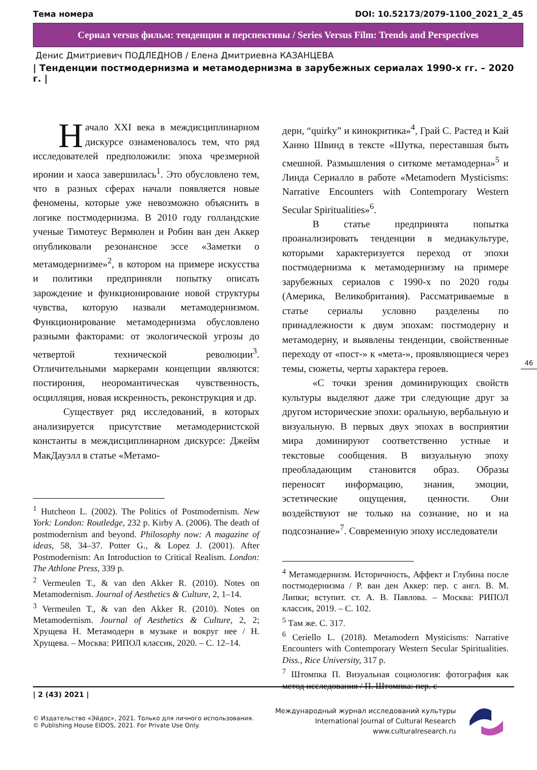Тема номера DOI: 10.52173/2079-1100_2021_2_45
Сериал versus фильм: тенденции и перспективы / Series Versus Film: Trends and Perspectives
Денис Дмитриевич ПОДЛЕДНОВ / Елена Дмитриевна КАЗАНЦЕВА
| Тенденции постмодернизма и метамодернизма в зарубежных сериалах 1990-х гг. – 2020 г. |
Начало XXI века в междисциплинарном дискурсе ознаменовалось тем, что ряд исследователей предположили: эпоха чрезмерной иронии и хаоса завершилась<sup>1</sup>. Это обусловлено тем, что в разных сферах начали появляется новые феномены, которые уже невозможно объяснить в логике постмодернизма. В 2010 году голландские ученые Тимотеус Вермюлен и Робин ван ден Аккер опубликовали резонансное эссе «Заметки о метамодернизме»<sup>2</sup>, в котором на примере искусства и политики предприняли попытку описать зарождение и функционирование новой структуры чувства, которую назвали метамодернизмом. Функционирование метамодернизма обусловлено разными факторами: от экологической угрозы до четвертой технической революции<sup>3</sup>. Отличительными маркерами концепции являются: постирония, неоромантическая чувственность, осцилляция, новая искренность, реконструкция и др.
Существует ряд исследований, в которых анализируется присутствие метамодернистской константы в междисциплинарном дискурсе: Джейм МакДауэлл в статье «Метамо-
<sup>1</sup> Hutcheon L. (2002). The Politics of Postmodernism. New York: London: Routledge, 232 p. Kirby A. (2006). The death of postmodernism and beyond. Philosophy now: A magazine of ideas, 58, 34–37. Potter G., & Lopez J. (2001). After Postmodernism: An Introduction to Critical Realism. London: The Athlone Press, 339 p.
<sup>2</sup> Vermeulen T., & van den Akker R. (2010). Notes on Metamodernism. Journal of Aesthetics & Culture, 2, 1–14.
<sup>3</sup> Vermeulen T., & van den Akker R. (2010). Notes on Metamodernism. Journal of Aesthetics & Culture, 2, 2; Хрущева Н. Метамодерн в музыке и вокруг нее / Н. Хрущева. – Москва: РИПОЛ классик, 2020. – С. 12–14.
дерн, “quirky” и кинокритика»<sup>4</sup>, Грай С. Растед и Кай Ханно Швинд в тексте «Шутка, переставшая быть смешной. Размышления о ситкоме метамодерна»<sup>5</sup> и Линда Сериалло в работе «Metamodern Mysticisms: Narrative Encounters with Contemporary Western Secular Spiritualities»<sup>6</sup>.
В статье предпринята попытка проанализировать тенденции в медиакультуре, которыми характеризуется переход от эпохи постмодернизма к метамодернизму на примере зарубежных сериалов с 1990-х по 2020 годы (Америка, Великобритания). Рассматриваемые в статье сериалы условно разделены по принадлежности к двум эпохам: постмодерну и метамодерну, и выявлены тенденции, свойственные переходу от «пост-» к «мета-», проявляющиеся через темы, сюжеты, черты характера героев.
«С точки зрения доминирующих свойств культуры выделяют даже три следующие друг за другом исторические эпохи: оральную, вербальную и визуальную. В первых двух эпохах в восприятии мира доминируют соответственно устные и текстовые сообщения. В визуальную эпоху преобладающим становится образ. Образы переносят информацию, знания, эмоции, эстетические ощущения, ценности. Они воздействуют не только на сознание, но и на подсознание»<sup>7</sup>. Современную эпоху исследователи
<sup>4</sup> Метамодернизм. Историчность, Аффект и Глубина после постмодернизма / Р. ван ден Аккер: пер. с англ. В. М. Липки; вступит. ст. А. В. Павлова. – Москва: РИПОЛ классик, 2019. – С. 102.
<sup>5</sup> Там же. С. 317.
<sup>6</sup> Ceriello L. (2018). Metamodern Mysticisms: Narrative Encounters with Contemporary Western Secular Spiritualities. Diss., Rice University, 317 p.
<sup>7</sup> Штомпка П. Визуальная социология: фотография как метод исследования / П. Штомпка: пер. с
46
| 2 (43) 2021 |
© Издательство «Эйдос», 2021. Только для личного использования.
© Publishing House EIDOS, 2021. For Private Use Only.
Международный журнал исследований культуры
International Journal of Cultural Research
www.culturalresearch.ru